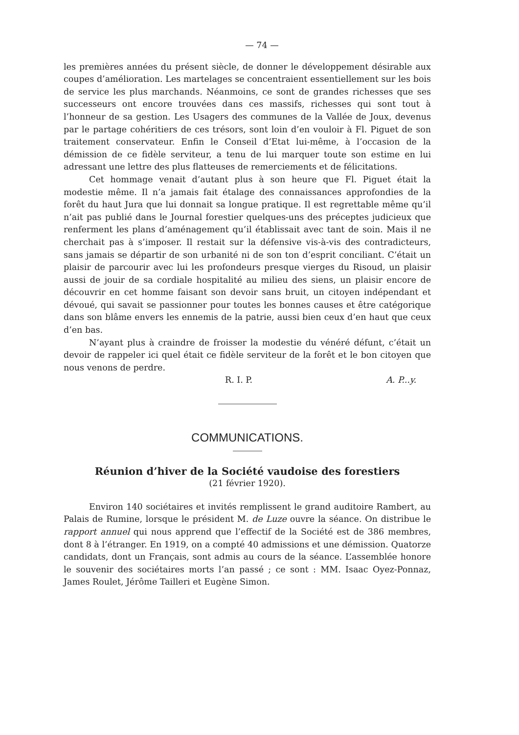— 74 —
les premières années du présent siècle, de donner le développement désirable aux coupes d’amélioration. Les martelages se concentraient essentiellement sur les bois de service les plus marchands. Néanmoins, ce sont de grandes richesses que ses successeurs ont encore trouvées dans ces massifs, richesses qui sont tout à l’honneur de sa gestion. Les Usagers des communes de la Vallée de Joux, devenus par le partage cohéritiers de ces trésors, sont loin d’en vouloir à Fl. Piguet de son traitement conservateur. Enfin le Conseil d’Etat lui-même, à l’occasion de la démission de ce fidèle serviteur, a tenu de lui marquer toute son estime en lui adressant une lettre des plus flatteuses de remerciements et de félicitations.
Cet hommage venait d’autant plus à son heure que Fl. Piguet était la modestie même. Il n’a jamais fait étalage des connaissances approfondies de la forêt du haut Jura que lui donnait sa longue pratique. Il est regrettable même qu’il n’ait pas publié dans le Journal forestier quelques-uns des préceptes judicieux que renferment les plans d’aménagement qu’il établissait avec tant de soin. Mais il ne cherchait pas à s’imposer. Il restait sur la défensive vis-à-vis des contradicteurs, sans jamais se départir de son urbanité ni de son ton d’esprit conciliant. C’était un plaisir de parcourir avec lui les profondeurs presque vierges du Risoud, un plaisir aussi de jouir de sa cordiale hospitalité au milieu des siens, un plaisir encore de découvrir en cet homme faisant son devoir sans bruit, un citoyen indépendant et dévoué, qui savait se passionner pour toutes les bonnes causes et être catégorique dans son blâme envers les ennemis de la patrie, aussi bien ceux d’en haut que ceux d’en bas.
N’ayant plus à craindre de froisser la modestie du vénéré défunt, c’était un devoir de rappeler ici quel était ce fidèle serviteur de la forêt et le bon citoyen que nous venons de perdre.
R. I. P. A. P...y.
COMMUNICATIONS.
Réunion d’hiver de la Société vaudoise des forestiers
(21 février 1920).
Environ 140 sociétaires et invités remplissent le grand auditoire Rambert, au Palais de Rumine, lorsque le président M. de Luze ouvre la séance. On distribue le rapport annuel qui nous apprend que l’effectif de la Société est de 386 membres, dont 8 à l’étranger. En 1919, on a compté 40 admissions et une démission. Quatorze candidats, dont un Français, sont admis au cours de la séance. L’assemblée honore le souvenir des sociétaires morts l’an passé ; ce sont : MM. Isaac Oyez-Ponnaz, James Roulet, Jérôme Tailleri et Eugène Simon.